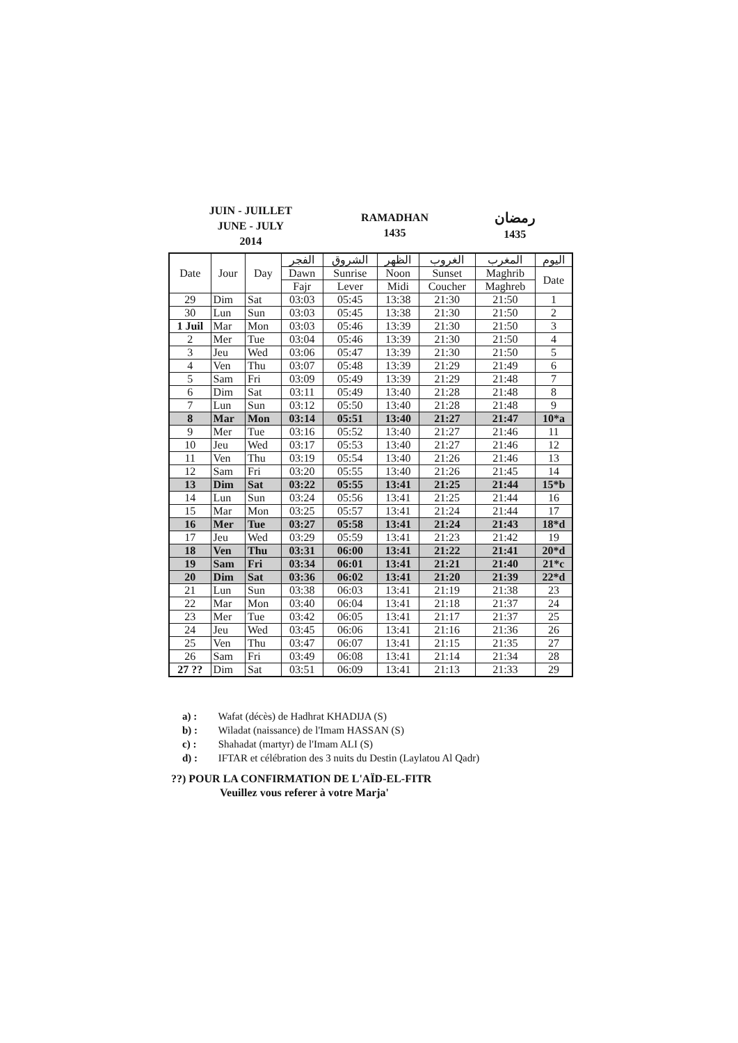JUIN - JUILLET
JUNE - JULY
2014
RAMADHAN
1435
رمضان
1435
| Date | Jour | Day | الفجر | الشروق | الظهر | الغروب | المغرب | اليوم |
| --- | --- | --- | --- | --- | --- | --- | --- | --- |
| | | | Dawn | Sunrise | Noon | Sunset | Maghrib | Date |
| | | | Fajr | Lever | Midi | Coucher | Maghreb | |
| 29 | Dim | Sat | 03:03 | 05:45 | 13:38 | 21:30 | 21:50 | 1 |
| 30 | Lun | Sun | 03:03 | 05:45 | 13:38 | 21:30 | 21:50 | 2 |
| 1 Juil | Mar | Mon | 03:03 | 05:46 | 13:39 | 21:30 | 21:50 | 3 |
| 2 | Mer | Tue | 03:04 | 05:46 | 13:39 | 21:30 | 21:50 | 4 |
| 3 | Jeu | Wed | 03:06 | 05:47 | 13:39 | 21:30 | 21:50 | 5 |
| 4 | Ven | Thu | 03:07 | 05:48 | 13:39 | 21:29 | 21:49 | 6 |
| 5 | Sam | Fri | 03:09 | 05:49 | 13:39 | 21:29 | 21:48 | 7 |
| 6 | Dim | Sat | 03:11 | 05:49 | 13:40 | 21:28 | 21:48 | 8 |
| 7 | Lun | Sun | 03:12 | 05:50 | 13:40 | 21:28 | 21:48 | 9 |
| 8 | Mar | Mon | 03:14 | 05:51 | 13:40 | 21:27 | 21:47 | 10*a |
| 9 | Mer | Tue | 03:16 | 05:52 | 13:40 | 21:27 | 21:46 | 11 |
| 10 | Jeu | Wed | 03:17 | 05:53 | 13:40 | 21:27 | 21:46 | 12 |
| 11 | Ven | Thu | 03:19 | 05:54 | 13:40 | 21:26 | 21:46 | 13 |
| 12 | Sam | Fri | 03:20 | 05:55 | 13:40 | 21:26 | 21:45 | 14 |
| 13 | Dim | Sat | 03:22 | 05:55 | 13:41 | 21:25 | 21:44 | 15*b |
| 14 | Lun | Sun | 03:24 | 05:56 | 13:41 | 21:25 | 21:44 | 16 |
| 15 | Mar | Mon | 03:25 | 05:57 | 13:41 | 21:24 | 21:44 | 17 |
| 16 | Mer | Tue | 03:27 | 05:58 | 13:41 | 21:24 | 21:43 | 18*d |
| 17 | Jeu | Wed | 03:29 | 05:59 | 13:41 | 21:23 | 21:42 | 19 |
| 18 | Ven | Thu | 03:31 | 06:00 | 13:41 | 21:22 | 21:41 | 20*d |
| 19 | Sam | Fri | 03:34 | 06:01 | 13:41 | 21:21 | 21:40 | 21*c |
| 20 | Dim | Sat | 03:36 | 06:02 | 13:41 | 21:20 | 21:39 | 22*d |
| 21 | Lun | Sun | 03:38 | 06:03 | 13:41 | 21:19 | 21:38 | 23 |
| 22 | Mar | Mon | 03:40 | 06:04 | 13:41 | 21:18 | 21:37 | 24 |
| 23 | Mer | Tue | 03:42 | 06:05 | 13:41 | 21:17 | 21:37 | 25 |
| 24 | Jeu | Wed | 03:45 | 06:06 | 13:41 | 21:16 | 21:36 | 26 |
| 25 | Ven | Thu | 03:47 | 06:07 | 13:41 | 21:15 | 21:35 | 27 |
| 26 | Sam | Fri | 03:49 | 06:08 | 13:41 | 21:14 | 21:34 | 28 |
| 27 ?? | Dim | Sat | 03:51 | 06:09 | 13:41 | 21:13 | 21:33 | 29 |
a) : Wafat (décès) de Hadhrat KHADIJA (S)
b) : Wiladat (naissance) de l'Imam HASSAN (S)
c) : Shahadat (martyr) de l'Imam ALI (S)
d) : IFTAR et célébration des 3 nuits du Destin (Laylatou Al Qadr)
??) POUR LA CONFIRMATION DE L'AÏD-EL-FITR
Veuillez vous referer à votre Marja'